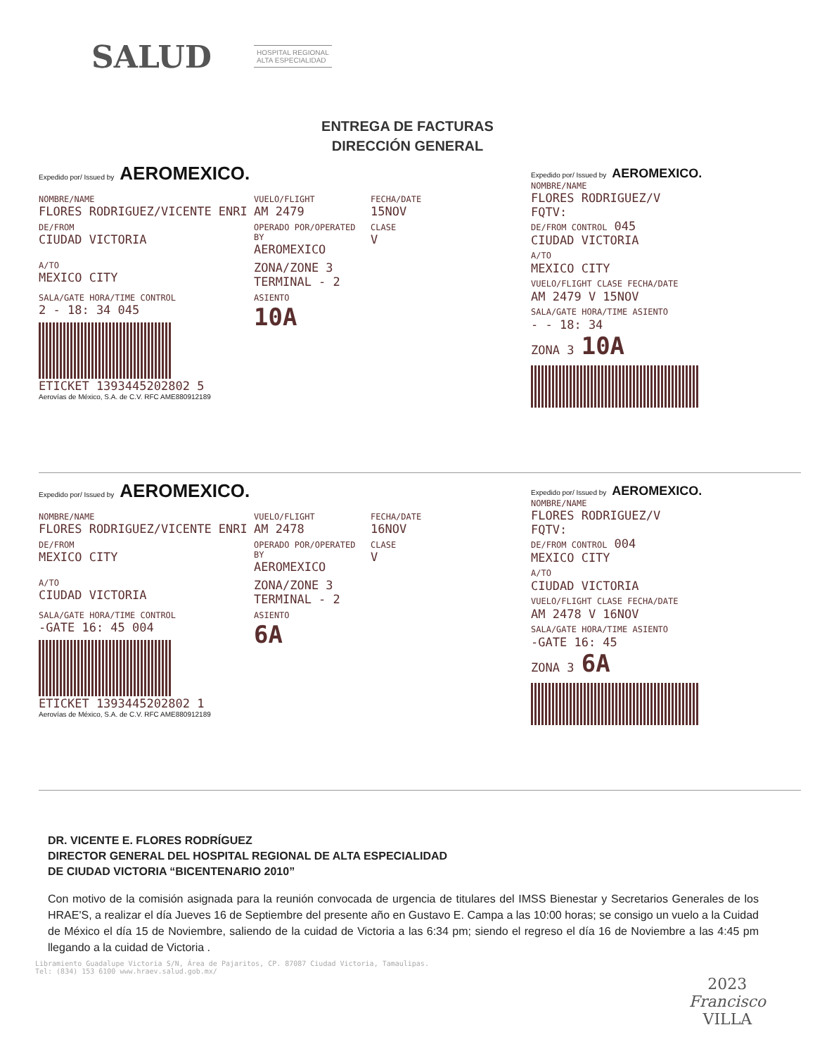SALUD
HOSPITAL REGIONAL
ALTA ESPECIALIDAD
ENTREGA DE FACTURAS
DIRECCIÓN GENERAL
Expedido por/ Issued by AEROMEXICO.
NOMBRE/NAME
FLORES RODRIGUEZ/VICENTE ENRI
VUELO/FLIGHT
AM 2479
FECHA/DATE
15NOV
DE/FROM
CIUDAD VICTORIA
OPERADO POR/OPERATED BY
AEROMEXICO
CLASE
V
A/TO
MEXICO CITY
ZONA/ZONE 3
TERMINAL - 2
SALA/GATE HORA/TIME CONTROL
2 - 18: 34 045
ASIENTO
10A
ETICKET 1393445202802 5
Aerovías de México, S.A. de C.V. RFC AME880912189
Expedido por/ Issued by AEROMEXICO.
NOMBRE/NAME
FLORES RODRIGUEZ/V
FQTV:
DE/FROM CONTROL 045
CIUDAD VICTORIA
A/TO
MEXICO CITY
VUELO/FLIGHT CLASE FECHA/DATE
AM 2479 V 15NOV
SALA/GATE HORA/TIME ASIENTO
- - 18: 34
ZONA 3 10A
Expedido por/ Issued by AEROMEXICO.
NOMBRE/NAME
FLORES RODRIGUEZ/VICENTE ENRI
VUELO/FLIGHT
AM 2478
FECHA/DATE
16NOV
DE/FROM
MEXICO CITY
OPERADO POR/OPERATED BY
AEROMEXICO
CLASE
V
A/TO
CIUDAD VICTORIA
ZONA/ZONE 3
TERMINAL - 2
SALA/GATE HORA/TIME CONTROL
-GATE 16: 45 004
ASIENTO
6A
ETICKET 1393445202802 1
Aerovías de México, S.A. de C.V. RFC AME880912189
Expedido por/ Issued by AEROMEXICO.
NOMBRE/NAME
FLORES RODRIGUEZ/V
FQTV:
DE/FROM CONTROL 004
MEXICO CITY
A/TO
CIUDAD VICTORIA
VUELO/FLIGHT CLASE FECHA/DATE
AM 2478 V 16NOV
SALA/GATE HORA/TIME ASIENTO
-GATE 16: 45
ZONA 3 6A
DR. VICENTE E. FLORES RODRÍGUEZ
DIRECTOR GENERAL DEL HOSPITAL REGIONAL DE ALTA ESPECIALIDAD
DE CIUDAD VICTORIA “BICENTENARIO 2010”
Con motivo de la comisión asignada para la reunión convocada de urgencia de titulares del IMSS Bienestar y Secretarios Generales de los HRAE'S, a realizar el día Jueves 16 de Septiembre del presente año en Gustavo E. Campa a las 10:00 horas; se consigo un vuelo a la Cuidad de México el día 15 de Noviembre, saliendo de la cuidad de Victoria a las 6:34 pm; siendo el regreso el día 16 de Noviembre a las 4:45 pm llegando a la cuidad de Victoria .
Libramiento Guadalupe Victoria S/N, Área de Pajaritos, CP. 87087 Ciudad Victoria, Tamaulipas.
Tel: (834) 153 6100 www.hraev.salud.gob.mx/
2023
Francisco
VILLA